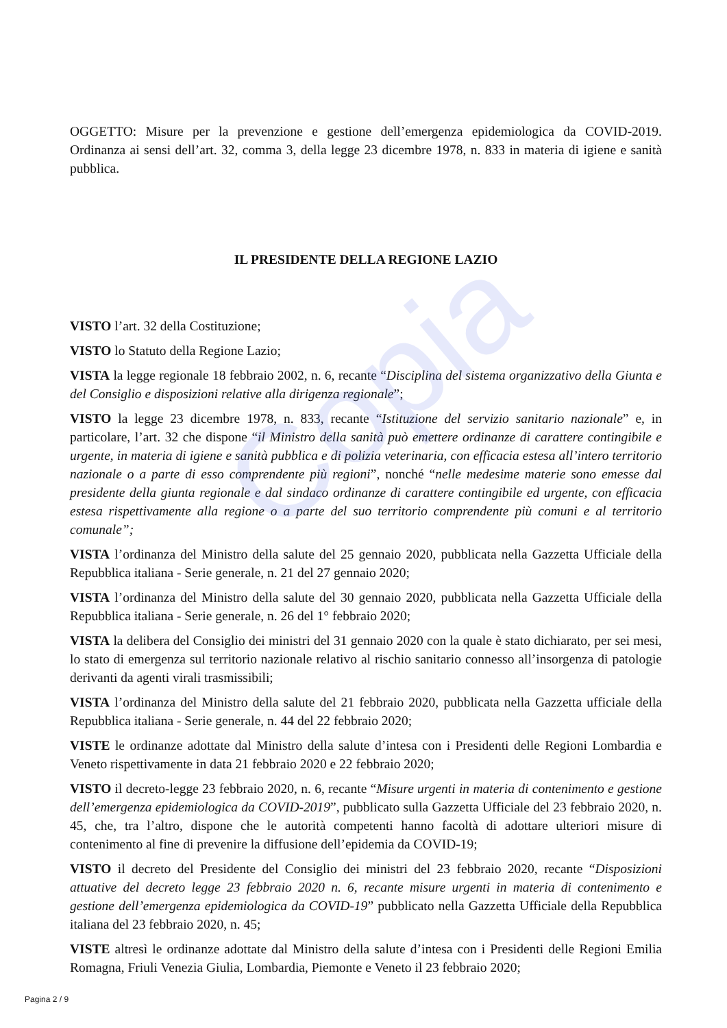Copia
OGGETTO: Misure per la prevenzione e gestione dell’emergenza epidemiologica da COVID-2019. Ordinanza ai sensi dell’art. 32, comma 3, della legge 23 dicembre 1978, n. 833 in materia di igiene e sanità pubblica.
IL PRESIDENTE DELLA REGIONE LAZIO
VISTO l’art. 32 della Costituzione;
VISTO lo Statuto della Regione Lazio;
VISTA la legge regionale 18 febbraio 2002, n. 6, recante “Disciplina del sistema organizzativo della Giunta e del Consiglio e disposizioni relative alla dirigenza regionale”;
VISTO la legge 23 dicembre 1978, n. 833, recante “Istituzione del servizio sanitario nazionale” e, in particolare, l’art. 32 che dispone “il Ministro della sanità può emettere ordinanze di carattere contingibile e urgente, in materia di igiene e sanità pubblica e di polizia veterinaria, con efficacia estesa all’intero territorio nazionale o a parte di esso comprendente più regioni”, nonché “nelle medesime materie sono emesse dal presidente della giunta regionale e dal sindaco ordinanze di carattere contingibile ed urgente, con efficacia estesa rispettivamente alla regione o a parte del suo territorio comprendente più comuni e al territorio comunale”;
VISTA l’ordinanza del Ministro della salute del 25 gennaio 2020, pubblicata nella Gazzetta Ufficiale della Repubblica italiana - Serie generale, n. 21 del 27 gennaio 2020;
VISTA l’ordinanza del Ministro della salute del 30 gennaio 2020, pubblicata nella Gazzetta Ufficiale della Repubblica italiana - Serie generale, n. 26 del 1° febbraio 2020;
VISTA la delibera del Consiglio dei ministri del 31 gennaio 2020 con la quale è stato dichiarato, per sei mesi, lo stato di emergenza sul territorio nazionale relativo al rischio sanitario connesso all’insorgenza di patologie derivanti da agenti virali trasmissibili;
VISTA l’ordinanza del Ministro della salute del 21 febbraio 2020, pubblicata nella Gazzetta ufficiale della Repubblica italiana - Serie generale, n. 44 del 22 febbraio 2020;
VISTE le ordinanze adottate dal Ministro della salute d’intesa con i Presidenti delle Regioni Lombardia e Veneto rispettivamente in data 21 febbraio 2020 e 22 febbraio 2020;
VISTO il decreto-legge 23 febbraio 2020, n. 6, recante “Misure urgenti in materia di contenimento e gestione dell’emergenza epidemiologica da COVID-2019”, pubblicato sulla Gazzetta Ufficiale del 23 febbraio 2020, n. 45, che, tra l’altro, dispone che le autorità competenti hanno facoltà di adottare ulteriori misure di contenimento al fine di prevenire la diffusione dell’epidemia da COVID-19;
VISTO il decreto del Presidente del Consiglio dei ministri del 23 febbraio 2020, recante “Disposizioni attuative del decreto legge 23 febbraio 2020 n. 6, recante misure urgenti in materia di contenimento e gestione dell’emergenza epidemiologica da COVID-19” pubblicato nella Gazzetta Ufficiale della Repubblica italiana del 23 febbraio 2020, n. 45;
VISTE altresì le ordinanze adottate dal Ministro della salute d’intesa con i Presidenti delle Regioni Emilia Romagna, Friuli Venezia Giulia, Lombardia, Piemonte e Veneto il 23 febbraio 2020;
Pagina 2 / 9